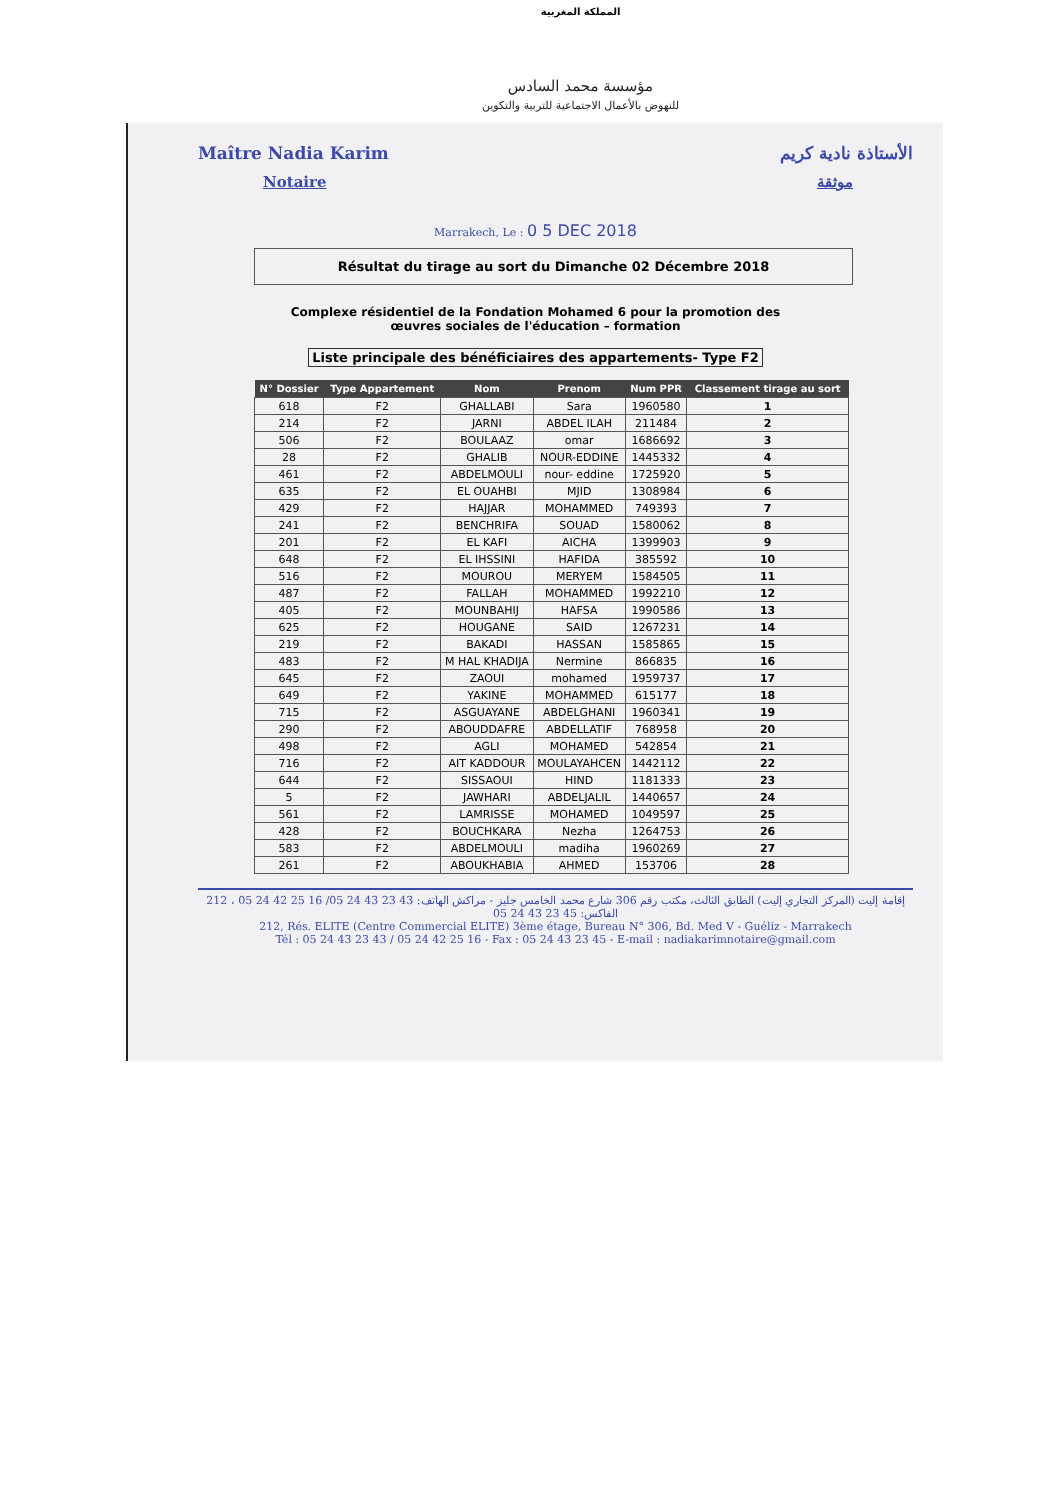المملكة المغربية
مؤسسة محمد السادس
للنهوض بالأعمال الاجتماعية للتربية والتكوين
Maître Nadia Karim
Notaire
الأستاذة نادية كريم
موثقة
Marrakech, Le : 0 5 DEC 2018
Résultat du tirage au sort du Dimanche 02 Décembre 2018
Complexe résidentiel de la Fondation Mohamed 6 pour la promotion des
œuvres sociales de l'éducation – formation
Liste principale des bénéficiaires des appartements- Type F2
| N° Dossier | Type Appartement | Nom | Prenom | Num PPR | Classement tirage au sort |
| --- | --- | --- | --- | --- | --- |
| 618 | F2 | GHALLABI | Sara | 1960580 | 1 |
| 214 | F2 | JARNI | ABDEL ILAH | 211484 | 2 |
| 506 | F2 | BOULAAZ | omar | 1686692 | 3 |
| 28 | F2 | GHALIB | NOUR-EDDINE | 1445332 | 4 |
| 461 | F2 | ABDELMOULI | nour- eddine | 1725920 | 5 |
| 635 | F2 | EL OUAHBI | MJID | 1308984 | 6 |
| 429 | F2 | HAJJAR | MOHAMMED | 749393 | 7 |
| 241 | F2 | BENCHRIFA | SOUAD | 1580062 | 8 |
| 201 | F2 | EL KAFI | AICHA | 1399903 | 9 |
| 648 | F2 | EL IHSSINI | HAFIDA | 385592 | 10 |
| 516 | F2 | MOUROU | MERYEM | 1584505 | 11 |
| 487 | F2 | FALLAH | MOHAMMED | 1992210 | 12 |
| 405 | F2 | MOUNBAHIJ | HAFSA | 1990586 | 13 |
| 625 | F2 | HOUGANE | SAID | 1267231 | 14 |
| 219 | F2 | BAKADI | HASSAN | 1585865 | 15 |
| 483 | F2 | M HAL KHADIJA | Nermine | 866835 | 16 |
| 645 | F2 | ZAOUI | mohamed | 1959737 | 17 |
| 649 | F2 | YAKINE | MOHAMMED | 615177 | 18 |
| 715 | F2 | ASGUAYANE | ABDELGHANI | 1960341 | 19 |
| 290 | F2 | ABOUDDAFRE | ABDELLATIF | 768958 | 20 |
| 498 | F2 | AGLI | MOHAMED | 542854 | 21 |
| 716 | F2 | AIT KADDOUR | MOULAYAHCEN | 1442112 | 22 |
| 644 | F2 | SISSAOUI | HIND | 1181333 | 23 |
| 5 | F2 | JAWHARI | ABDELJALIL | 1440657 | 24 |
| 561 | F2 | LAMRISSE | MOHAMED | 1049597 | 25 |
| 428 | F2 | BOUCHKARA | Nezha | 1264753 | 26 |
| 583 | F2 | ABDELMOULI | madiha | 1960269 | 27 |
| 261 | F2 | ABOUKHABIA | AHMED | 153706 | 28 |
212 ، إقامة إليت (المركز التجاري إليت) الطابق الثالث، مكتب رقم 306 شارع محمد الخامس جليز - مراكش الهاتف: 43 23 43 24 05/ 16 25 42 24 05 الفاكس: 45 23 43 24 05
212, Rés. ELITE (Centre Commercial ELITE) 3ème étage, Bureau N° 306, Bd. Med V - Guéliz - Marrakech
Tél : 05 24 43 23 43 / 05 24 42 25 16 - Fax : 05 24 43 23 45 - E-mail : nadiakarimnotaire@gmail.com